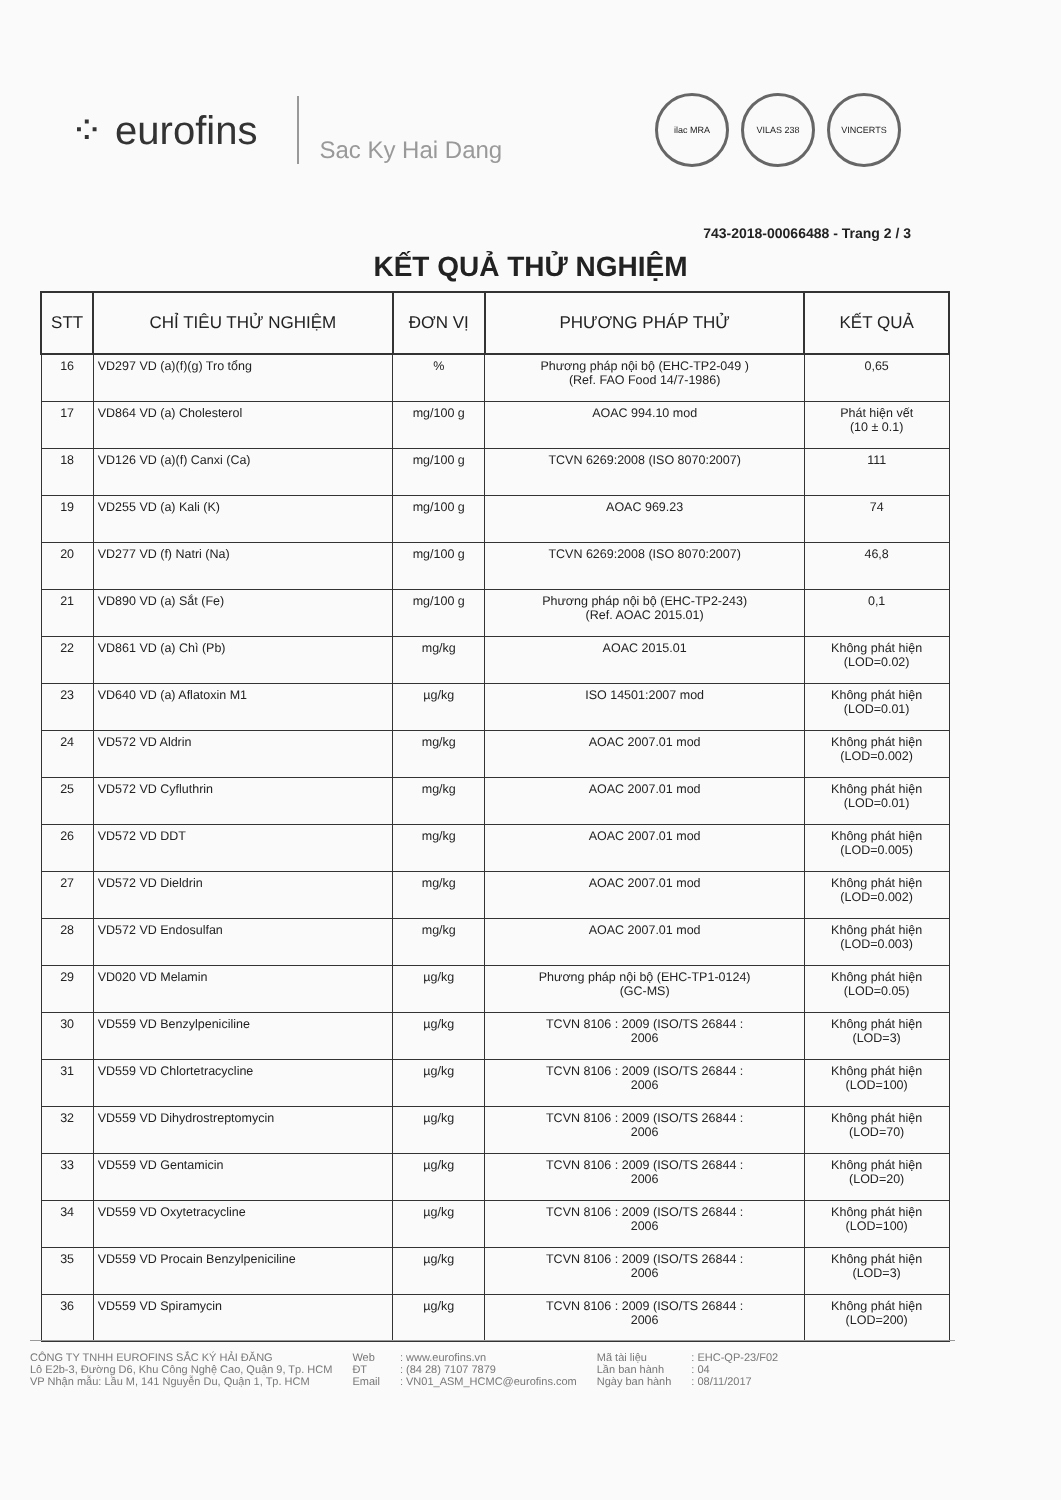⁘ eurofins
Sac Ky Hai Dang
ilac MRA VILAS 238 VINCERTS
743-2018-00066488 - Trang 2 / 3
KẾT QUẢ THỬ NGHIỆM
| STT | CHỈ TIÊU THỬ NGHIỆM | ĐƠN VỊ | PHƯƠNG PHÁP THỬ | KẾT QUẢ |
| --- | --- | --- | --- | --- |
| 16 | VD297 VD (a)(f)(g) Tro tổng | % | Phương pháp nội bộ (EHC-TP2-049 ) (Ref. FAO Food 14/7-1986) | 0,65 |
| 17 | VD864 VD (a) Cholesterol | mg/100 g | AOAC 994.10 mod | Phát hiện vết (10 ± 0.1) |
| 18 | VD126 VD (a)(f) Canxi (Ca) | mg/100 g | TCVN 6269:2008 (ISO 8070:2007) | 111 |
| 19 | VD255 VD (a) Kali (K) | mg/100 g | AOAC 969.23 | 74 |
| 20 | VD277 VD (f) Natri (Na) | mg/100 g | TCVN 6269:2008 (ISO 8070:2007) | 46,8 |
| 21 | VD890 VD (a) Sắt (Fe) | mg/100 g | Phương pháp nội bộ (EHC-TP2-243) (Ref. AOAC 2015.01) | 0,1 |
| 22 | VD861 VD (a) Chì (Pb) | mg/kg | AOAC 2015.01 | Không phát hiện (LOD=0.02) |
| 23 | VD640 VD (a) Aflatoxin M1 | µg/kg | ISO 14501:2007 mod | Không phát hiện (LOD=0.01) |
| 24 | VD572 VD Aldrin | mg/kg | AOAC 2007.01 mod | Không phát hiện (LOD=0.002) |
| 25 | VD572 VD Cyfluthrin | mg/kg | AOAC 2007.01 mod | Không phát hiện (LOD=0.01) |
| 26 | VD572 VD DDT | mg/kg | AOAC 2007.01 mod | Không phát hiện (LOD=0.005) |
| 27 | VD572 VD Dieldrin | mg/kg | AOAC 2007.01 mod | Không phát hiện (LOD=0.002) |
| 28 | VD572 VD Endosulfan | mg/kg | AOAC 2007.01 mod | Không phát hiện (LOD=0.003) |
| 29 | VD020 VD Melamin | µg/kg | Phương pháp nội bộ (EHC-TP1-0124) (GC-MS) | Không phát hiện (LOD=0.05) |
| 30 | VD559 VD Benzylpeniciline | µg/kg | TCVN 8106 : 2009 (ISO/TS 26844 : 2006 | Không phát hiện (LOD=3) |
| 31 | VD559 VD Chlortetracycline | µg/kg | TCVN 8106 : 2009 (ISO/TS 26844 : 2006 | Không phát hiện (LOD=100) |
| 32 | VD559 VD Dihydrostreptomycin | µg/kg | TCVN 8106 : 2009 (ISO/TS 26844 : 2006 | Không phát hiện (LOD=70) |
| 33 | VD559 VD Gentamicin | µg/kg | TCVN 8106 : 2009 (ISO/TS 26844 : 2006 | Không phát hiện (LOD=20) |
| 34 | VD559 VD Oxytetracycline | µg/kg | TCVN 8106 : 2009 (ISO/TS 26844 : 2006 | Không phát hiện (LOD=100) |
| 35 | VD559 VD Procain Benzylpeniciline | µg/kg | TCVN 8106 : 2009 (ISO/TS 26844 : 2006 | Không phát hiện (LOD=3) |
| 36 | VD559 VD Spiramycin | µg/kg | TCVN 8106 : 2009 (ISO/TS 26844 : 2006 | Không phát hiện (LOD=200) |
CÔNG TY TNHH EUROFINS SẮC KÝ HẢI ĐĂNG
Lô E2b-3, Đường D6, Khu Công Nghệ Cao, Quận 9, Tp. HCM
VP Nhận mẫu: Lầu M, 141 Nguyễn Du, Quận 1, Tp. HCM
Web
ĐT
Email
: www.eurofins.vn
: (84 28) 7107 7879
: VN01_ASM_HCMC@eurofins.com
Mã tài liệu
Lần ban hành
Ngày ban hành
: EHC-QP-23/F02
: 04
: 08/11/2017